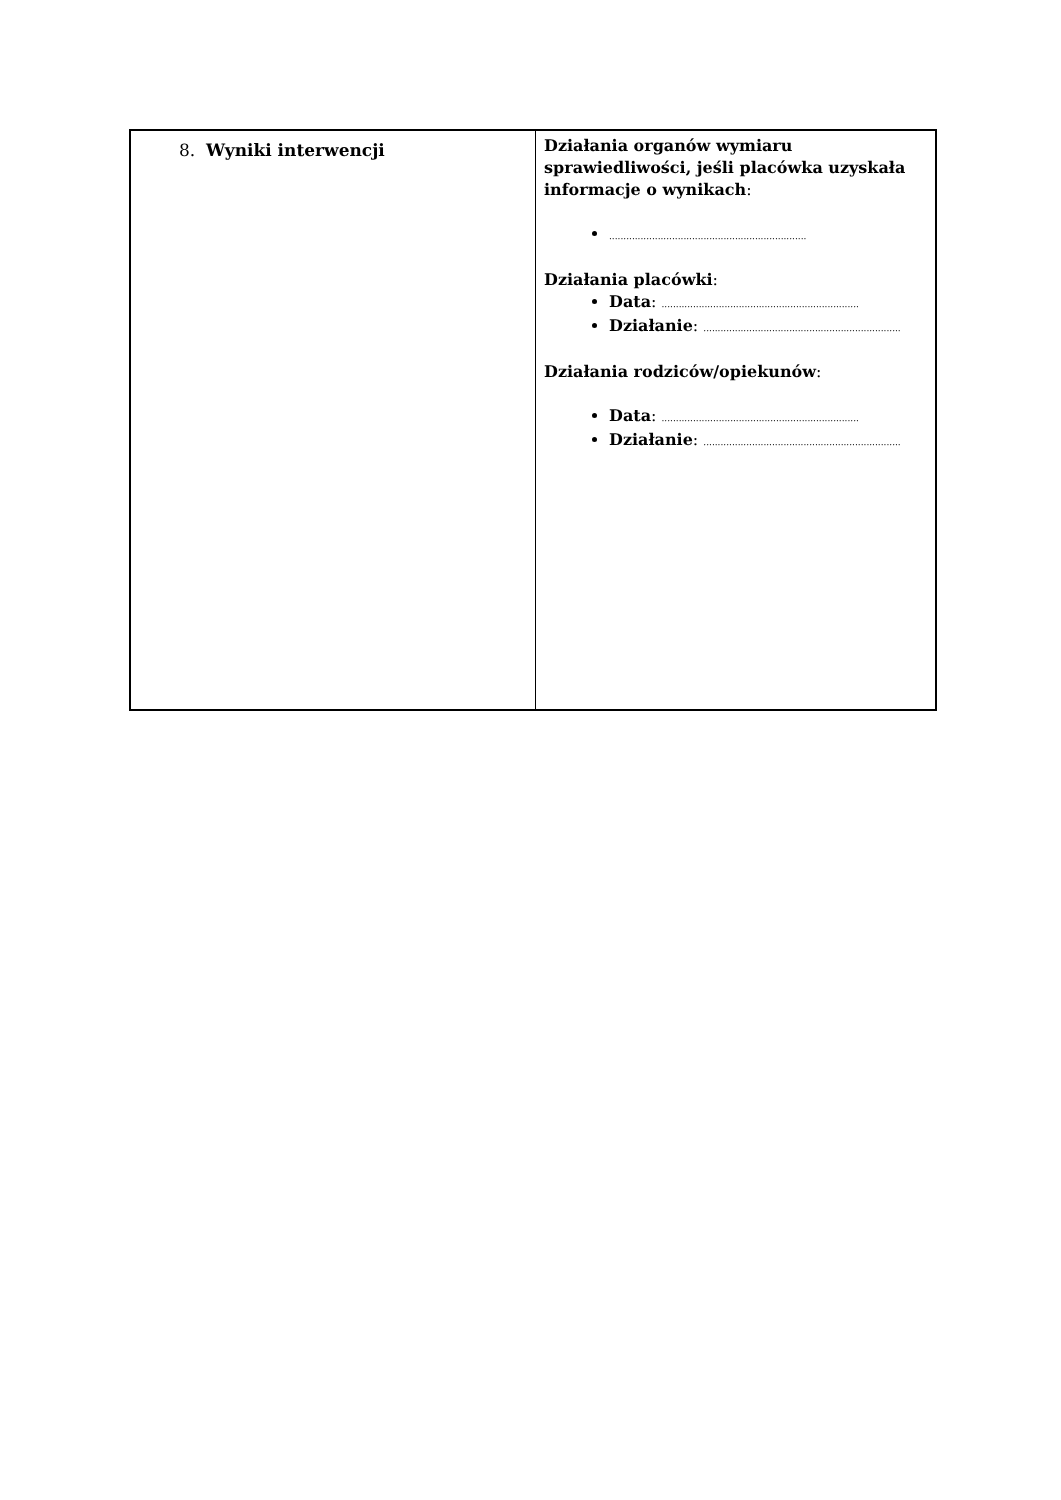| 8. Wyniki interwencji | Działania organów wymiaru sprawiedliwości, jeśli placówka uzyskała informacje o wynikach : ..................................................................... Działania placówki : Data : ..................................................................... Działanie : ..................................................................... Działania rodziców/opiekunów : Data : ..................................................................... Działanie : ..................................................................... |